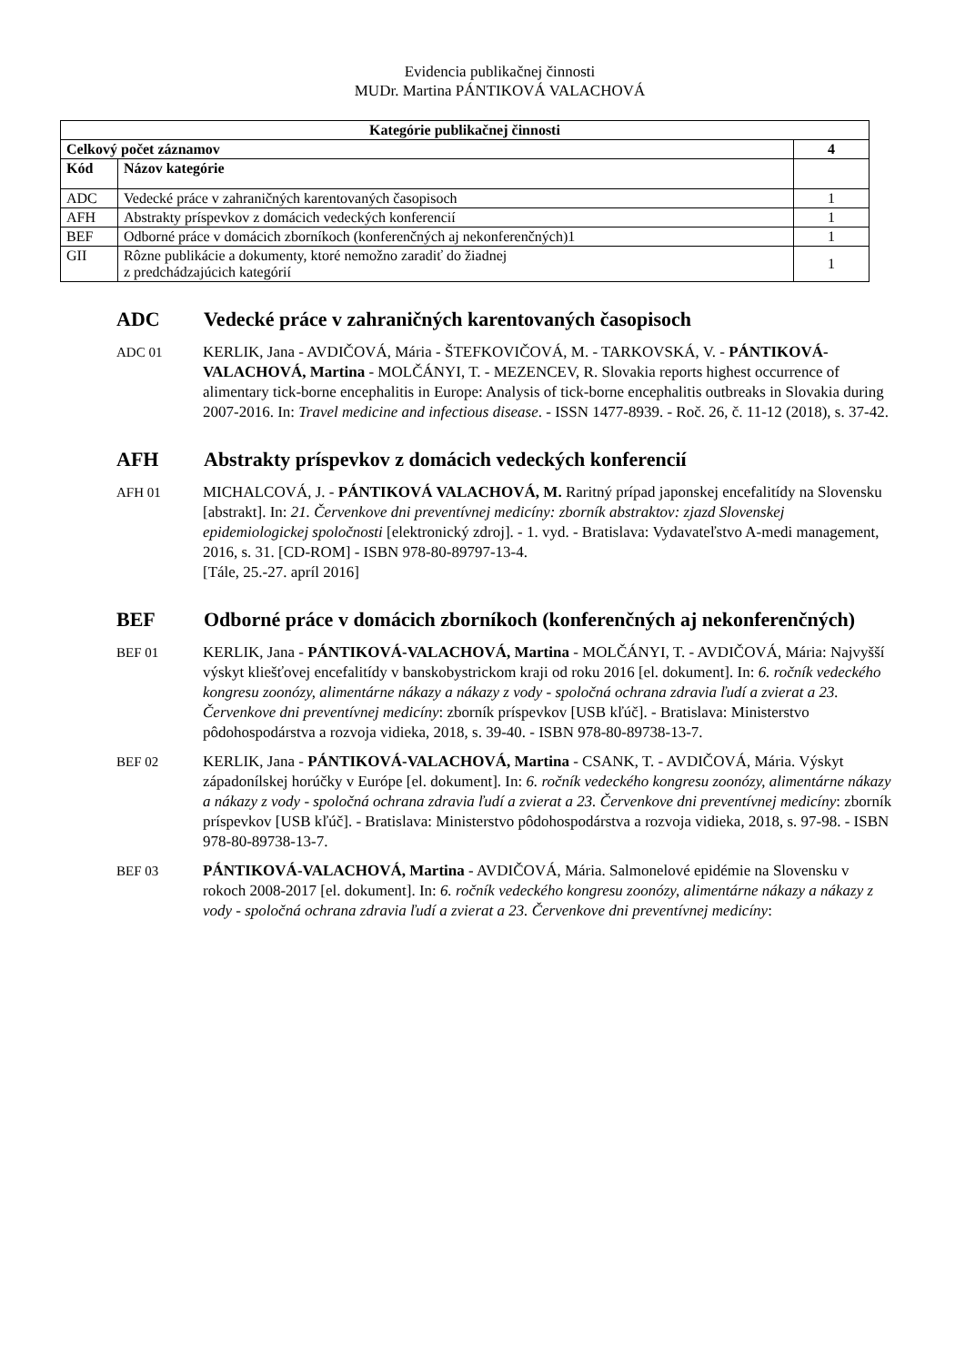Evidencia publikačnej činnosti
MUDr. Martina PÁNTIKOVÁ VALACHOVÁ
| Kategórie publikačnej činnosti | | |
| --- | --- | --- |
| Celkový počet záznamov | | 4 |
| Kód | Názov kategórie | |
| ADC | Vedecké práce v zahraničných karentovaných časopisoch | 1 |
| AFH | Abstrakty príspevkov z domácich vedeckých konferencií | 1 |
| BEF | Odborné práce v domácich zborníkoch (konferenčných aj nekonferenčných)1 | 1 |
| GII | Rôzne publikácie a dokumenty, ktoré nemožno zaradiť do žiadnej z predchádzajúcich kategórií | 1 |
ADC Vedecké práce v zahraničných karentovaných časopisoch
ADC 01 KERLIK, Jana - AVDIČOVÁ, Mária - ŠTEFKOVIČOVÁ, M. - TARKOVSKÁ, V. - PÁNTIKOVÁ-VALACHOVÁ, Martina - MOLČÁNYI, T. - MEZENCEV, R. Slovakia reports highest occurrence of alimentary tick-borne encephalitis in Europe: Analysis of tick-borne encephalitis outbreaks in Slovakia during 2007-2016. In: Travel medicine and infectious disease. - ISSN 1477-8939. - Roč. 26, č. 11-12 (2018), s. 37-42.
AFH Abstrakty príspevkov z domácich vedeckých konferencií
AFH 01 MICHALCOVÁ, J. - PÁNTIKOVÁ VALACHOVÁ, M. Raritný prípad japonskej encefalitídy na Slovensku [abstrakt]. In: 21. Červenkove dni preventívnej medicíny: zborník abstraktov: zjazd Slovenskej epidemiologickej spoločnosti [elektronický zdroj]. - 1. vyd. - Bratislava: Vydavateľstvo A-medi management, 2016, s. 31. [CD-ROM] - ISBN 978-80-89797-13-4.
[Tále, 25.-27. apríl 2016]
BEF Odborné práce v domácich zborníkoch (konferenčných aj nekonferenčných)
BEF 01 KERLIK, Jana - PÁNTIKOVÁ-VALACHOVÁ, Martina - MOLČÁNYI, T. - AVDIČOVÁ, Mária: Najvyšší výskyt kliešťovej encefalitídy v banskobystrickom kraji od roku 2016 [el. dokument]. In: 6. ročník vedeckého kongresu zoonózy, alimentárne nákazy a nákazy z vody - spoločná ochrana zdravia ľudí a zvierat a 23. Červenkove dni preventívnej medicíny: zborník príspevkov [USB kľúč]. - Bratislava: Ministerstvo pôdohospodárstva a rozvoja vidieka, 2018, s. 39-40. - ISBN 978-80-89738-13-7.
BEF 02 KERLIK, Jana - PÁNTIKOVÁ-VALACHOVÁ, Martina - CSANK, T. - AVDIČOVÁ, Mária. Výskyt západonílskej horúčky v Európe [el. dokument]. In: 6. ročník vedeckého kongresu zoonózy, alimentárne nákazy a nákazy z vody - spoločná ochrana zdravia ľudí a zvierat a 23. Červenkove dni preventívnej medicíny: zborník príspevkov [USB kľúč]. - Bratislava: Ministerstvo pôdohospodárstva a rozvoja vidieka, 2018, s. 97-98. - ISBN 978-80-89738-13-7.
BEF 03 PÁNTIKOVÁ-VALACHOVÁ, Martina - AVDIČOVÁ, Mária. Salmonelové epidémie na Slovensku v rokoch 2008-2017 [el. dokument]. In: 6. ročník vedeckého kongresu zoonózy, alimentárne nákazy a nákazy z vody - spoločná ochrana zdravia ľudí a zvierat a 23. Červenkove dni preventívnej medicíny: